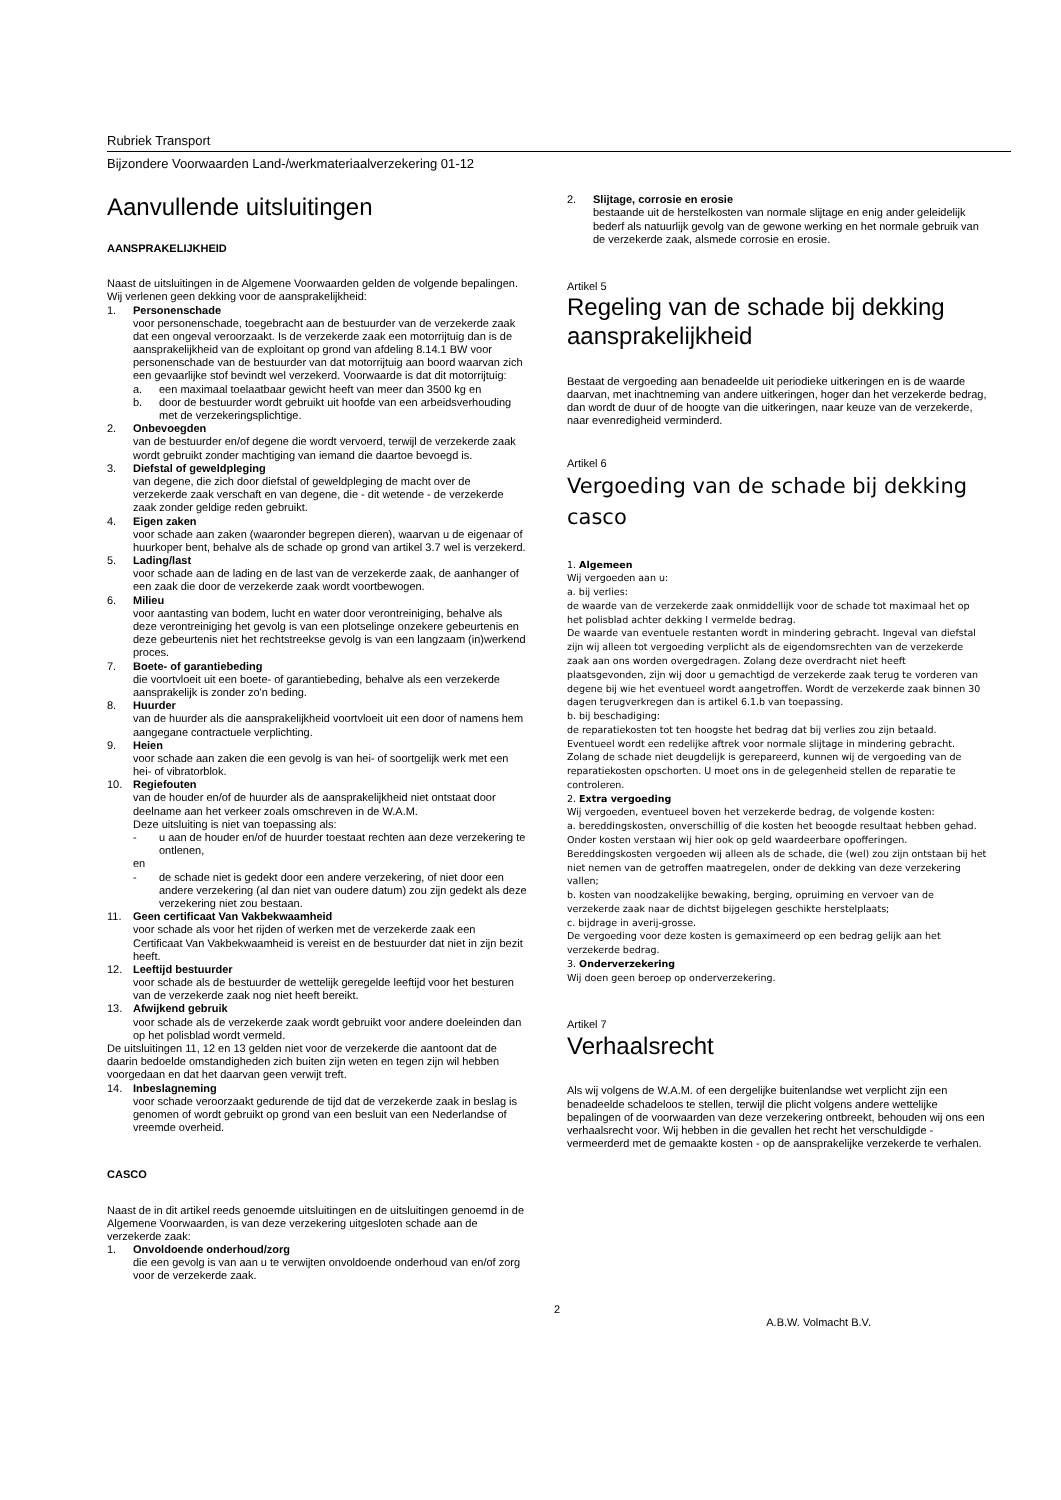Rubriek Transport
Bijzondere Voorwaarden Land-/werkmateriaalverzekering 01-12
Aanvullende uitsluitingen
AANSPRAKELIJKHEID
Naast de uitsluitingen in de Algemene Voorwaarden gelden de volgende bepalingen. Wij verlenen geen dekking voor de aansprakelijkheid:
1. Personenschade
voor personenschade, toegebracht aan de bestuurder van de verzekerde zaak dat een ongeval veroorzaakt. Is de verzekerde zaak een motorrijtuig dan is de aansprakelijkheid van de exploitant op grond van afdeling 8.14.1 BW voor personenschade van de bestuurder van dat motorrijtuig aan boord waarvan zich een gevaarlijke stof bevindt wel verzekerd. Voorwaarde is dat dit motorrijtuig:
a. een maximaal toelaatbaar gewicht heeft van meer dan 3500 kg en
b. door de bestuurder wordt gebruikt uit hoofde van een arbeidsverhouding met de verzekeringsplichtige.
2. Onbevoegden
van de bestuurder en/of degene die wordt vervoerd, terwijl de verzekerde zaak wordt gebruikt zonder machtiging van iemand die daartoe bevoegd is.
3. Diefstal of geweldpleging
van degene, die zich door diefstal of geweldpleging de macht over de verzekerde zaak verschaft en van degene, die - dit wetende - de verzekerde zaak zonder geldige reden gebruikt.
4. Eigen zaken
voor schade aan zaken (waaronder begrepen dieren), waarvan u de eigenaar of huurkoper bent, behalve als de schade op grond van artikel 3.7 wel is verzekerd.
5. Lading/last
voor schade aan de lading en de last van de verzekerde zaak, de aanhanger of een zaak die door de verzekerde zaak wordt voortbewogen.
6. Milieu
voor aantasting van bodem, lucht en water door verontreiniging, behalve als deze verontreiniging het gevolg is van een plotselinge onzekere gebeurtenis en deze gebeurtenis niet het rechtstreekse gevolg is van een langzaam (in)werkend proces.
7. Boete- of garantiebeding
die voortvloeit uit een boete- of garantiebeding, behalve als een verzekerde aansprakelijk is zonder zo'n beding.
8. Huurder
van de huurder als die aansprakelijkheid voortvloeit uit een door of namens hem aangegane contractuele verplichting.
9. Heien
voor schade aan zaken die een gevolg is van hei- of soortgelijk werk met een hei- of vibratorblok.
10. Regiefouten
van de houder en/of de huurder als de aansprakelijkheid niet ontstaat door deelname aan het verkeer zoals omschreven in de W.A.M.
Deze uitsluiting is niet van toepassing als:
- u aan de houder en/of de huurder toestaat rechten aan deze verzekering te ontlenen,
en
- de schade niet is gedekt door een andere verzekering, of niet door een andere verzekering (al dan niet van oudere datum) zou zijn gedekt als deze verzekering niet zou bestaan.
11. Geen certificaat Van Vakbekwaamheid
voor schade als voor het rijden of werken met de verzekerde zaak een Certificaat Van Vakbekwaamheid is vereist en de bestuurder dat niet in zijn bezit heeft.
12. Leeftijd bestuurder
voor schade als de bestuurder de wettelijk geregelde leeftijd voor het besturen van de verzekerde zaak nog niet heeft bereikt.
13. Afwijkend gebruik
voor schade als de verzekerde zaak wordt gebruikt voor andere doeleinden dan op het polisblad wordt vermeld.
De uitsluitingen 11, 12 en 13 gelden niet voor de verzekerde die aantoont dat de daarin bedoelde omstandigheden zich buiten zijn weten en tegen zijn wil hebben voorgedaan en dat het daarvan geen verwijt treft.
14. Inbeslagneming
voor schade veroorzaakt gedurende de tijd dat de verzekerde zaak in beslag is genomen of wordt gebruikt op grond van een besluit van een Nederlandse of vreemde overheid.
CASCO
Naast de in dit artikel reeds genoemde uitsluitingen en de uitsluitingen genoemd in de Algemene Voorwaarden, is van deze verzekering uitgesloten schade aan de verzekerde zaak:
1. Onvoldoende onderhoud/zorg
die een gevolg is van aan u te verwijten onvoldoende onderhoud van en/of zorg voor de verzekerde zaak.
2. Slijtage, corrosie en erosie
bestaande uit de herstelkosten van normale slijtage en enig ander geleidelijk bederf als natuurlijk gevolg van de gewone werking en het normale gebruik van de verzekerde zaak, alsmede corrosie en erosie.
Artikel 5
Regeling van de schade bij dekking aansprakelijkheid
Bestaat de vergoeding aan benadeelde uit periodieke uitkeringen en is de waarde daarvan, met inachtneming van andere uitkeringen, hoger dan het verzekerde bedrag, dan wordt de duur of de hoogte van die uitkeringen, naar keuze van de verzekerde, naar evenredigheid verminderd.
Artikel 6
Vergoeding van de schade bij dekking casco
1. Algemeen
Wij vergoeden aan u:
a. bij verlies:
de waarde van de verzekerde zaak onmiddellijk voor de schade tot maximaal het op het polisblad achter dekking I vermelde bedrag.
De waarde van eventuele restanten wordt in mindering gebracht. Ingeval van diefstal zijn wij alleen tot vergoeding verplicht als de eigendomsrechten van de verzekerde zaak aan ons worden overgedragen. Zolang deze overdracht niet heeft plaatsgevonden, zijn wij door u gemachtigd de verzekerde zaak terug te vorderen van degene bij wie het eventueel wordt aangetroffen. Wordt de verzekerde zaak binnen 30 dagen terugverkregen dan is artikel 6.1.b van toepassing.
b. bij beschadiging:
de reparatiekosten tot ten hoogste het bedrag dat bij verlies zou zijn betaald. Eventueel wordt een redelijke aftrek voor normale slijtage in mindering gebracht.
Zolang de schade niet deugdelijk is gerepareerd, kunnen wij de vergoeding van de reparatiekosten opschorten. U moet ons in de gelegenheid stellen de reparatie te controleren.
2. Extra vergoeding
Wij vergoeden, eventueel boven het verzekerde bedrag, de volgende kosten:
a. bereddingskosten, onverschillig of die kosten het beoogde resultaat hebben gehad. Onder kosten verstaan wij hier ook op geld waardeerbare opofferingen. Bereddingskosten vergoeden wij alleen als de schade, die (wel) zou zijn ontstaan bij het niet nemen van de getroffen maatregelen, onder de dekking van deze verzekering vallen;
b. kosten van noodzakelijke bewaking, berging, opruiming en vervoer van de verzekerde zaak naar de dichtst bijgelegen geschikte herstelplaats;
c. bijdrage in averij-grosse.
De vergoeding voor deze kosten is gemaximeerd op een bedrag gelijk aan het verzekerde bedrag.
3. Onderverzekering
Wij doen geen beroep op onderverzekering.
Artikel 7
Verhaalsrecht
Als wij volgens de W.A.M. of een dergelijke buitenlandse wet verplicht zijn een benadeelde schadeloos te stellen, terwijl die plicht volgens andere wettelijke bepalingen of de voorwaarden van deze verzekering ontbreekt, behouden wij ons een verhaalsrecht voor. Wij hebben in die gevallen het recht het verschuldigde - vermeerderd met de gemaakte kosten - op de aansprakelijke verzekerde te verhalen.
2
A.B.W. Volmacht B.V.